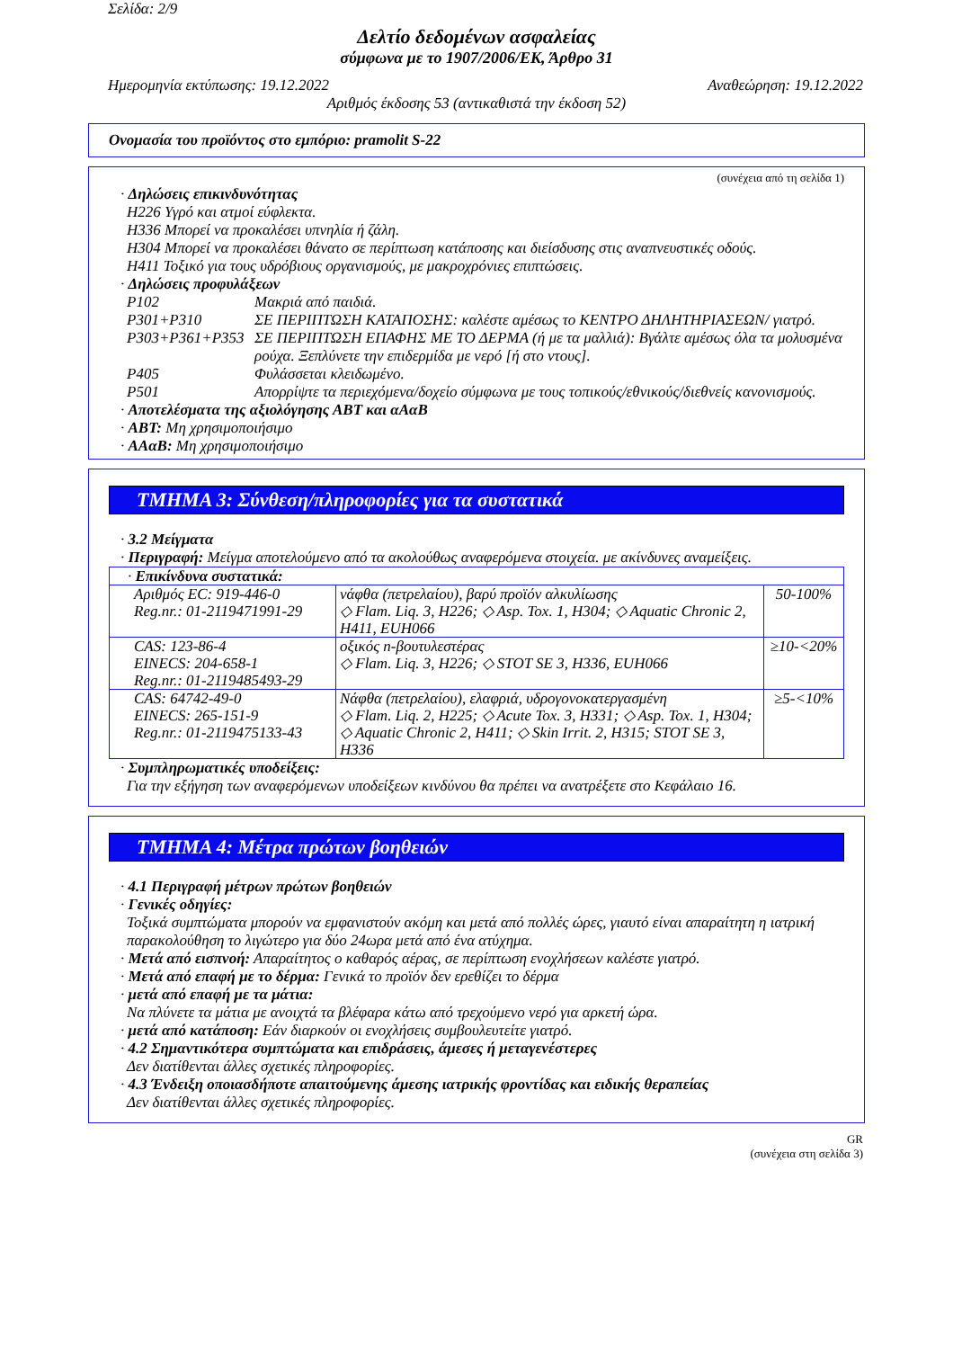Σελίδα: 2/9
Δελτίο δεδομένων ασφαλείας
σύμφωνα με το 1907/2006/ΕΚ, Άρθρο 31
Ημερομηνία εκτύπωσης: 19.12.2022 Αναθεώρηση: 19.12.2022
Αριθμός έκδοσης 53 (αντικαθιστά την έκδοση 52)
Ονομασία του προϊόντος στο εμπόριο: pramolit S-22
(συνέχεια από τη σελίδα 1)
· Δηλώσεις επικινδυνότητας
H226 Υγρό και ατμοί εύφλεκτα.
H336 Μπορεί να προκαλέσει υπνηλία ή ζάλη.
H304 Μπορεί να προκαλέσει θάνατο σε περίπτωση κατάποσης και διείσδυσης στις αναπνευστικές οδούς.
H411 Τοξικό για τους υδρόβιους οργανισμούς, με μακροχρόνιες επιπτώσεις.
· Δηλώσεις προφυλάξεων
| P102 | Μακριά από παιδιά. |
| P301+P310 | ΣΕ ΠΕΡΙΠΤΩΣΗ ΚΑΤΑΠΟΣΗΣ: καλέστε αμέσως το ΚΕΝΤΡΟ ΔΗΛΗΤΗΡΙΑΣΕΩΝ/ γιατρό. |
| P303+P361+P353 | ΣΕ ΠΕΡΙΠΤΩΣΗ ΕΠΑΦΗΣ ΜΕ ΤΟ ΔΕΡΜΑ (ή με τα μαλλιά): Βγάλτε αμέσως όλα τα μολυσμένα ρούχα. Ξεπλύνετε την επιδερμίδα με νερό [ή στο ντους]. |
| P405 | Φυλάσσεται κλειδωμένο. |
| P501 | Απορρίψτε τα περιεχόμενα/δοχείο σύμφωνα με τους τοπικούς/εθνικούς/διεθνείς κανονισμούς. |
· Αποτελέσματα της αξιολόγησης ΑΒΤ και αΑαΒ
· ΑΒΤ: Μη χρησιμοποιήσιμο
· ΑΑαΒ: Μη χρησιμοποιήσιμο
ΤΜΗΜΑ 3: Σύνθεση/πληροφορίες για τα συστατικά
· 3.2 Μείγματα
· Περιγραφή: Μείγμα αποτελούμενο από τα ακολούθως αναφερόμενα στοιχεία. με ακίνδυνες αναμείξεις.
| · Επικίνδυνα συστατικά: | | |
| Αριθμός EC: 919-446-0 Reg.nr.: 01-2119471991-29 | νάφθα (πετρελαίου), βαρύ προϊόν αλκυλίωσης ◇ Flam. Liq. 3, H226; ◇ Asp. Tox. 1, H304; ◇ Aquatic Chronic 2, H411, EUH066 | 50-100% |
| CAS: 123-86-4 EINECS: 204-658-1 Reg.nr.: 01-2119485493-29 | οξικός n-βουτυλεστέρας ◇ Flam. Liq. 3, H226; ◇ STOT SE 3, H336, EUH066 | ≥10-<20% |
| CAS: 64742-49-0 EINECS: 265-151-9 Reg.nr.: 01-2119475133-43 | Νάφθα (πετρελαίου), ελαφριά, υδρογονοκατεργασμένη ◇ Flam. Liq. 2, H225; ◇ Acute Tox. 3, H331; ◇ Asp. Tox. 1, H304; ◇ Aquatic Chronic 2, H411; ◇ Skin Irrit. 2, H315; STOT SE 3, H336 | ≥5-<10% |
· Συμπληρωματικές υποδείξεις:
Για την εξήγηση των αναφερόμενων υποδείξεων κινδύνου θα πρέπει να ανατρέξετε στο Κεφάλαιο 16.
ΤΜΗΜΑ 4: Μέτρα πρώτων βοηθειών
· 4.1 Περιγραφή μέτρων πρώτων βοηθειών
· Γενικές οδηγίες:
Τοξικά συμπτώματα μπορούν να εμφανιστούν ακόμη και μετά από πολλές ώρες, γιαυτό είναι απαραίτητη η ιατρική παρακολούθηση το λιγώτερο για δύο 24ωρα μετά από ένα ατύχημα.
· Μετά από εισπνοή: Απαραίτητος ο καθαρός αέρας, σε περίπτωση ενοχλήσεων καλέστε γιατρό.
· Μετά από επαφή με το δέρμα: Γενικά το προϊόν δεν ερεθίζει το δέρμα
· μετά από επαφή με τα μάτια:
Να πλύνετε τα μάτια με ανοιχτά τα βλέφαρα κάτω από τρεχούμενο νερό για αρκετή ώρα.
· μετά από κατάποση: Εάν διαρκούν οι ενοχλήσεις συμβουλευτείτε γιατρό.
· 4.2 Σημαντικότερα συμπτώματα και επιδράσεις, άμεσες ή μεταγενέστερες
Δεν διατίθενται άλλες σχετικές πληροφορίες.
· 4.3 Ένδειξη οποιασδήποτε απαιτούμενης άμεσης ιατρικής φροντίδας και ειδικής θεραπείας
Δεν διατίθενται άλλες σχετικές πληροφορίες.
GR
(συνέχεια στη σελίδα 3)